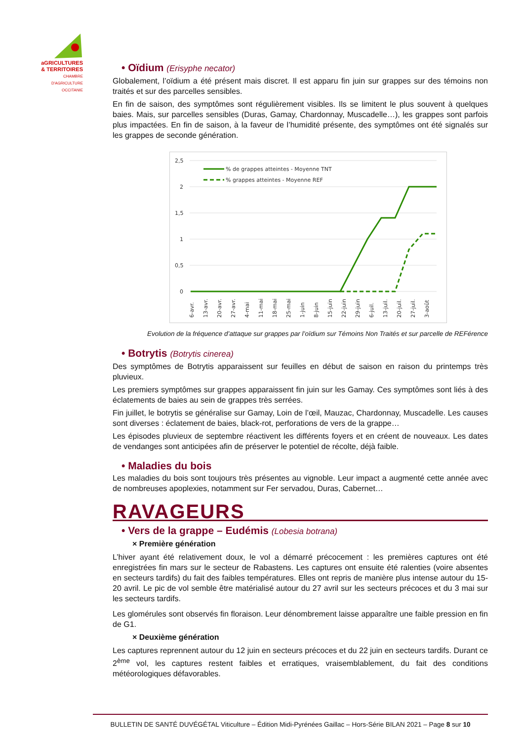aGRICULTURES
& TERRITOIRES
CHAMBRE D'AGRICULTURE OCCITANIE
• Oïdium (Erisyphe necator)
Globalement, l’oïdium a été présent mais discret. Il est apparu fin juin sur grappes sur des témoins non traités et sur des parcelles sensibles.
En fin de saison, des symptômes sont régulièrement visibles. Ils se limitent le plus souvent à quelques baies. Mais, sur parcelles sensibles (Duras, Gamay, Chardonnay, Muscadelle…), les grappes sont parfois plus impactées. En fin de saison, à la faveur de l’humidité présente, des symptômes ont été signalés sur les grappes de seconde génération.
2,5
2
1,5
1
0,5
0
% de grappes atteintes - Moyenne TNT
% grappes atteintes - Moyenne REF
6-avr.
13-avr.
20-avr.
27-avr.
4-mai
11-mai
18-mai
25-mai
1-juin
8-juin
15-juin
22-juin
29-juin
6-juil.
13-juil.
20-juil.
27-juil.
3-août
Evolution de la fréquence d’attaque sur grappes par l’oïdium sur Témoins Non Traités et sur parcelle de REFérence
• Botrytis (Botrytis cinerea)
Des symptômes de Botrytis apparaissent sur feuilles en début de saison en raison du printemps très pluvieux.
Les premiers symptômes sur grappes apparaissent fin juin sur les Gamay. Ces symptômes sont liés à des éclatements de baies au sein de grappes très serrées.
Fin juillet, le botrytis se généralise sur Gamay, Loin de l’œil, Mauzac, Chardonnay, Muscadelle. Les causes sont diverses : éclatement de baies, black-rot, perforations de vers de la grappe…
Les épisodes pluvieux de septembre réactivent les différents foyers et en créent de nouveaux. Les dates de vendanges sont anticipées afin de préserver le potentiel de récolte, déjà faible.
• Maladies du bois
Les maladies du bois sont toujours très présentes au vignoble. Leur impact a augmenté cette année avec de nombreuses apoplexies, notamment sur Fer servadou, Duras, Cabernet…
RAVAGEURS
• Vers de la grappe – Eudémis (Lobesia botrana)
× Première génération
L’hiver ayant été relativement doux, le vol a démarré précocement : les premières captures ont été enregistrées fin mars sur le secteur de Rabastens. Les captures ont ensuite été ralenties (voire absentes en secteurs tardifs) du fait des faibles températures. Elles ont repris de manière plus intense autour du 15-20 avril. Le pic de vol semble être matérialisé autour du 27 avril sur les secteurs précoces et du 3 mai sur les secteurs tardifs.
Les glomérules sont observés fin floraison. Leur dénombrement laisse apparaître une faible pression en fin de G1.
× Deuxième génération
Les captures reprennent autour du 12 juin en secteurs précoces et du 22 juin en secteurs tardifs. Durant ce 2<sup>ème</sup> vol, les captures restent faibles et erratiques, vraisemblablement, du fait des conditions météorologiques défavorables.
BULLETIN DE SANTÉ DUVÉGÉTAL Viticulture – Édition Midi-Pyrénées Gaillac – Hors-Série BILAN 2021 – Page 8 sur 10